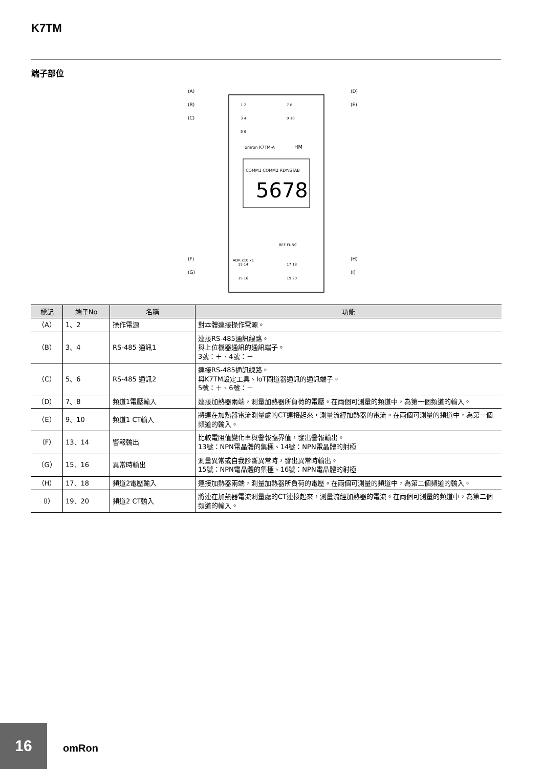K7TM
端子部位
COMM1 COMM2 RDY/STAB
5678
omron K7TM-A
HM
REF FUNC
ADR x10 x1
(A)
(B)
(C)
(F)
(G)
(D)
(E)
(H)
(I)
1 2
3 4
5 6
7 8
9 10
13 14
15 16
17 18
19 20
| 標記 | 端子No | 名稱 | 功能 |
| --- | --- | --- | --- |
| （A） | 1、2 | 操作電源 | 對本體連接操作電源。 |
| （B） | 3、4 | RS-485 通訊1 | 連接RS-485通訊線路。 與上位機器通訊的通訊端子。 3號：＋、4號：－ |
| （C） | 5、6 | RS-485 通訊2 | 連接RS-485通訊線路。 與K7TM設定工具、IoT閘道器通訊的通訊端子。 5號：＋、6號：－ |
| （D） | 7、8 | 頻道1電壓輸入 | 連接加熱器兩端，測量加熱器所負荷的電壓。在兩個可測量的頻道中，為第一個頻道的輸入。 |
| （E） | 9、10 | 頻道1 CT輸入 | 將連在加熱器電流測量處的CT連接起來，測量流經加熱器的電流。在兩個可測量的頻道中，為第一個頻道的輸入。 |
| （F） | 13、14 | 警報輸出 | 比較電阻值變化率與警報臨界值，發出警報輸出。 13號：NPN電晶體的集極、14號：NPN電晶體的射極 |
| （G） | 15、16 | 異常時輸出 | 測量異常或自我診斷異常時，發出異常時輸出。 15號：NPN電晶體的集極、16號：NPN電晶體的射極 |
| （H） | 17、18 | 頻道2電壓輸入 | 連接加熱器兩端，測量加熱器所負荷的電壓。在兩個可測量的頻道中，為第二個頻道的輸入。 |
| （I） | 19、20 | 頻道2 CT輸入 | 將連在加熱器電流測量處的CT連接起來，測量流經加熱器的電流。在兩個可測量的頻道中，為第二個頻道的輸入。 |
16
omRon